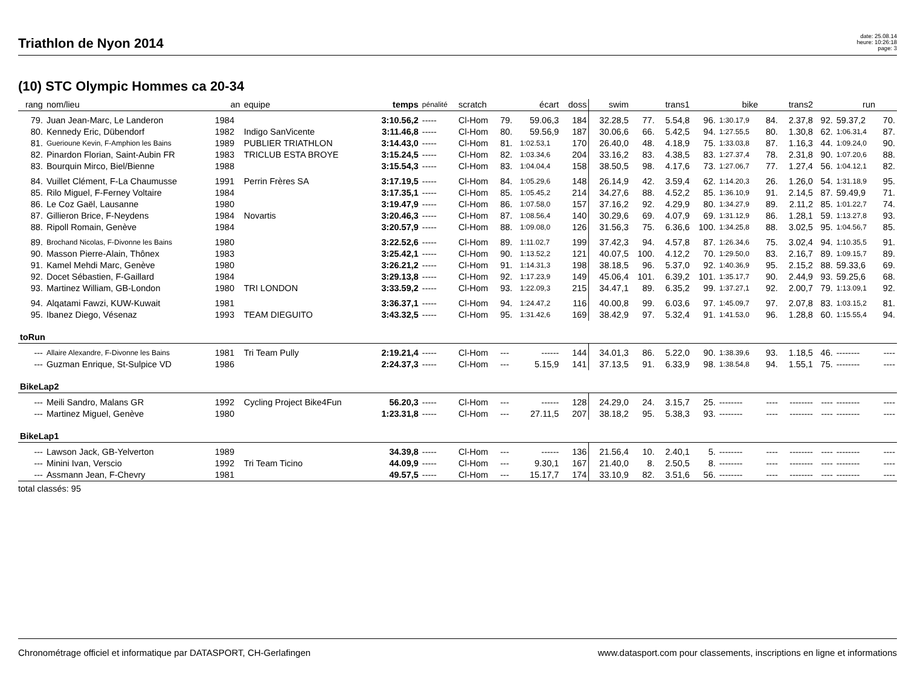Triathlon de Nyon 2014
date: 25.08.14
heure: 10:26:18
page: 3
(10) STC Olympic Hommes ca 20-34
| rang | nom/lieu | an | equipe | temps | pénalité | scratch | | écart | doss | swim | | trans1 | | bike | | trans2 | | run | |
| --- | --- | --- | --- | --- | --- | --- | --- | --- | --- | --- | --- | --- | --- | --- | --- | --- | --- | --- | --- |
| 79. | Juan Jean-Marc, Le Landeron | 1984 | | 3:10.56,2 | ----- | Cl-Hom | 79. | 59.06,3 | 184 | 32.28,5 | 77. | 5.54,8 | 96. | 1:30.17,9 | 84. | 2.37,8 | 92. | 59.37,2 | 70. |
| 80. | Kennedy Eric, Dübendorf | 1982 | Indigo SanVicente | 3:11.46,8 | ----- | Cl-Hom | 80. | 59.56,9 | 187 | 30.06,6 | 66. | 5.42,5 | 94. | 1:27.55,5 | 80. | 1.30,8 | 62. | 1:06.31,4 | 87. |
| 81. | Guerioune Kevin, F-Amphion les Bains | 1989 | PUBLIER TRIATHLON | 3:14.43,0 | ----- | Cl-Hom | 81. | 1:02.53,1 | 170 | 26.40,0 | 48. | 4.18,9 | 75. | 1:33.03,8 | 87. | 1.16,3 | 44. | 1:09.24,0 | 90. |
| 82. | Pinardon Florian, Saint-Aubin FR | 1983 | TRICLUB ESTA BROYE | 3:15.24,5 | ----- | Cl-Hom | 82. | 1:03.34,6 | 204 | 33.16,2 | 83. | 4.38,5 | 83. | 1:27.37,4 | 78. | 2.31,8 | 90. | 1:07.20,6 | 88. |
| 83. | Bourquin Mirco, Biel/Bienne | 1988 | | 3:15.54,3 | ----- | Cl-Hom | 83. | 1:04.04,4 | 158 | 38.50,5 | 98. | 4.17,6 | 73. | 1:27.06,7 | 77. | 1.27,4 | 56. | 1:04.12,1 | 82. |
| 84. | Vuillet Clément, F-La Chaumusse | 1991 | Perrin Frères SA | 3:17.19,5 | ----- | Cl-Hom | 84. | 1:05.29,6 | 148 | 26.14,9 | 42. | 3.59,4 | 62. | 1:14.20,3 | 26. | 1.26,0 | 54. | 1:31.18,9 | 95. |
| 85. | Rilo Miguel, F-Ferney Voltaire | 1984 | | 3:17.35,1 | ----- | Cl-Hom | 85. | 1:05.45,2 | 214 | 34.27,6 | 88. | 4.52,2 | 85. | 1:36.10,9 | 91. | 2.14,5 | 87. | 59.49,9 | 71. |
| 86. | Le Coz Gaël, Lausanne | 1980 | | 3:19.47,9 | ----- | Cl-Hom | 86. | 1:07.58,0 | 157 | 37.16,2 | 92. | 4.29,9 | 80. | 1:34.27,9 | 89. | 2.11,2 | 85. | 1:01.22,7 | 74. |
| 87. | Gillieron Brice, F-Neydens | 1984 | Novartis | 3:20.46,3 | ----- | Cl-Hom | 87. | 1:08.56,4 | 140 | 30.29,6 | 69. | 4.07,9 | 69. | 1:31.12,9 | 86. | 1.28,1 | 59. | 1:13.27,8 | 93. |
| 88. | Ripoll Romain, Genève | 1984 | | 3:20.57,9 | ----- | Cl-Hom | 88. | 1:09.08,0 | 126 | 31.56,3 | 75. | 6.36,6 | 100. | 1:34.25,8 | 88. | 3.02,5 | 95. | 1:04.56,7 | 85. |
| 89. | Brochand Nicolas, F-Divonne les Bains | 1980 | | 3:22.52,6 | ----- | Cl-Hom | 89. | 1:11.02,7 | 199 | 37.42,3 | 94. | 4.57,8 | 87. | 1:26.34,6 | 75. | 3.02,4 | 94. | 1:10.35,5 | 91. |
| 90. | Masson Pierre-Alain, Thônex | 1983 | | 3:25.42,1 | ----- | Cl-Hom | 90. | 1:13.52,2 | 121 | 40.07,5 | 100. | 4.12,2 | 70. | 1:29.50,0 | 83. | 2.16,7 | 89. | 1:09.15,7 | 89. |
| 91. | Kamel Mehdi Marc, Genève | 1980 | | 3:26.21,2 | ----- | Cl-Hom | 91. | 1:14.31,3 | 198 | 38.18,5 | 96. | 5.37,0 | 92. | 1:40.36,9 | 95. | 2.15,2 | 88. | 59.33,6 | 69. |
| 92. | Docet Sébastien, F-Gaillard | 1984 | | 3:29.13,8 | ----- | Cl-Hom | 92. | 1:17.23,9 | 149 | 45.06,4 | 101. | 6.39,2 | 101. | 1:35.17,7 | 90. | 2.44,9 | 93. | 59.25,6 | 68. |
| 93. | Martinez William, GB-London | 1980 | TRI LONDON | 3:33.59,2 | ----- | Cl-Hom | 93. | 1:22.09,3 | 215 | 34.47,1 | 89. | 6.35,2 | 99. | 1:37.27,1 | 92. | 2.00,7 | 79. | 1:13.09,1 | 92. |
| 94. | Alqatami Fawzi, KUW-Kuwait | 1981 | | 3:36.37,1 | ----- | Cl-Hom | 94. | 1:24.47,2 | 116 | 40.00,8 | 99. | 6.03,6 | 97. | 1:45.09,7 | 97. | 2.07,8 | 83. | 1:03.15,2 | 81. |
| 95. | Ibanez Diego, Vésenaz | 1993 | TEAM DIEGUITO | 3:43.32,5 | ----- | Cl-Hom | 95. | 1:31.42,6 | 169 | 38.42,9 | 97. | 5.32,4 | 91. | 1:41.53,0 | 96. | 1.28,8 | 60. | 1:15.55,4 | 94. |
| toRun | | | | | | | | | | | | | | | | | | | |
| --- | Allaire Alexandre, F-Divonne les Bains | 1981 | Tri Team Pully | 2:19.21,4 | ----- | Cl-Hom | --- | ------ | 144 | 34.01,3 | 86. | 5.22,0 | 90. | 1:38.39,6 | 93. | 1.18,5 | 46. | -------- | ---- |
| --- | Guzman Enrique, St-Sulpice VD | 1986 | | 2:24.37,3 | ----- | Cl-Hom | --- | 5.15,9 | 141 | 37.13,5 | 91. | 6.33,9 | 98. | 1:38.54,8 | 94. | 1.55,1 | 75. | -------- | ---- |
| BikeLap2 | | | | | | | | | | | | | | | | | | | |
| --- | Meili Sandro, Malans GR | 1992 | Cycling Project Bike4Fun | 56.20,3 | ----- | Cl-Hom | --- | ------ | 128 | 24.29,0 | 24. | 3.15,7 | 25. | -------- | ---- | -------- | ---- | -------- | ---- |
| --- | Martinez Miguel, Genève | 1980 | | 1:23.31,8 | ----- | Cl-Hom | --- | 27.11,5 | 207 | 38.18,2 | 95. | 5.38,3 | 93. | -------- | ---- | -------- | ---- | -------- | ---- |
| BikeLap1 | | | | | | | | | | | | | | | | | | | |
| --- | Lawson Jack, GB-Yelverton | 1989 | | 34.39,8 | ----- | Cl-Hom | --- | ------ | 136 | 21.56,4 | 10. | 2.40,1 | 5. | -------- | ---- | -------- | ---- | -------- | ---- |
| --- | Minini Ivan, Verscio | 1992 | Tri Team Ticino | 44.09,9 | ----- | Cl-Hom | --- | 9.30,1 | 167 | 21.40,0 | 8. | 2.50,5 | 8. | -------- | ---- | -------- | ---- | -------- | ---- |
| --- | Assmann Jean, F-Chevry | 1981 | | 49.57,5 | ----- | Cl-Hom | --- | 15.17,7 | 174 | 33.10,9 | 82. | 3.51,6 | 56. | -------- | ---- | -------- | ---- | -------- | ---- |
total classés: 95
Chronométrage officiel et informatique par DATASPORT, CH-Gerlafingen www.datasport.com pour classements, inscriptions en ligne et informations